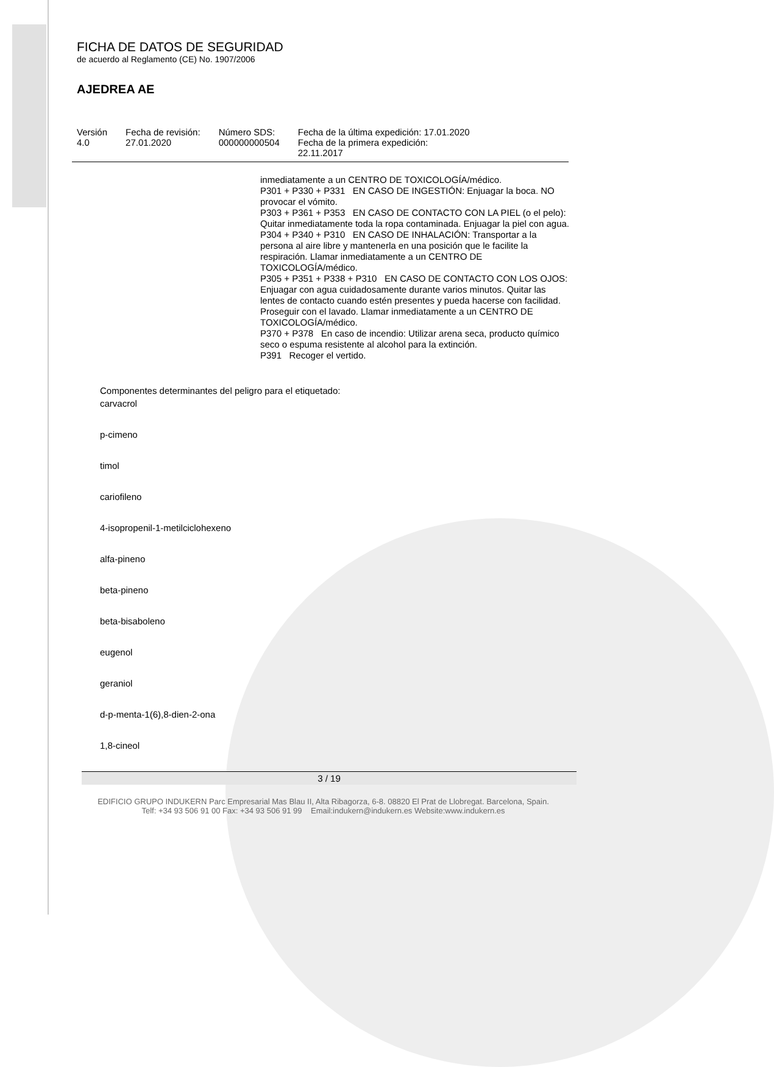FICHA DE DATOS DE SEGURIDAD
de acuerdo al Reglamento (CE) No. 1907/2006
AJEDREA AE
| Versión 4.0 | Fecha de revisión: 27.01.2020 | Número SDS: 000000000504 | Fecha de la última expedición: 17.01.2020 Fecha de la primera expedición: 22.11.2017 |
inmediatamente a un CENTRO DE TOXICOLOGÍA/médico.
P301 + P330 + P331 EN CASO DE INGESTIÓN: Enjuagar la boca. NO provocar el vómito.
P303 + P361 + P353 EN CASO DE CONTACTO CON LA PIEL (o el pelo): Quitar inmediatamente toda la ropa contaminada. Enjuagar la piel con agua.
P304 + P340 + P310 EN CASO DE INHALACIÓN: Transportar a la persona al aire libre y mantenerla en una posición que le facilite la respiración. Llamar inmediatamente a un CENTRO DE TOXICOLOGÍA/médico.
P305 + P351 + P338 + P310 EN CASO DE CONTACTO CON LOS OJOS: Enjuagar con agua cuidadosamente durante varios minutos. Quitar las lentes de contacto cuando estén presentes y pueda hacerse con facilidad. Proseguir con el lavado. Llamar inmediatamente a un CENTRO DE TOXICOLOGÍA/médico.
P370 + P378 En caso de incendio: Utilizar arena seca, producto químico seco o espuma resistente al alcohol para la extinción.
P391 Recoger el vertido.
Componentes determinantes del peligro para el etiquetado:
carvacrol
p-cimeno
timol
cariofileno
4-isopropenil-1-metilciclohexeno
alfa-pineno
beta-pineno
beta-bisaboleno
eugenol
geraniol
d-p-menta-1(6),8-dien-2-ona
1,8-cineol
3 / 19
EDIFICIO GRUPO INDUKERN Parc Empresarial Mas Blau II, Alta Ribagorza, 6-8. 08820 El Prat de Llobregat. Barcelona, Spain.
Telf: +34 93 506 91 00 Fax: +34 93 506 91 99 Email:indukern@indukern.es Website:www.indukern.es